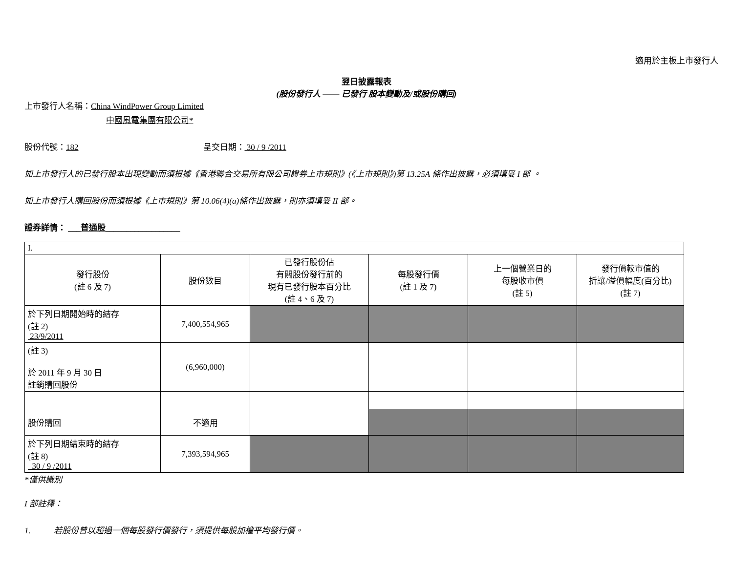適用於主板上市發行人
翌日披露報表
(股份發行人 —— 已發行 股本變動及/或股份購回)
上市發行人名稱：China WindPower Group Limited
中國風電集團有限公司*
股份代號：182 呈交日期： 30 / 9 /2011
如上市發行人的已發行股本出現變動而須根據《香港聯合交易所有限公司證券上市規則》(《上市規則》)第 13.25A 條作出披露，必須填妥 I 部 。
如上市發行人購回股份而須根據《上市規則》第 10.06(4)(a)條作出披露，則亦須填妥 II 部。
證券詳情： ___普通股__________________
| I. | | | | | |
| 發行股份 (註 6 及 7) | 股份數目 | 已發行股份佔 有關股份發行前的 現有已發行股本百分比 (註 4、6 及 7) | 每股發行價 (註 1 及 7) | 上一個營業日的 每股收市價 (註 5) | 發行價較市值的 折讓/溢價幅度(百分比) (註 7) |
| 於下列日期開始時的結存 (註 2) 23/9/2011 | 7,400,554,965 | | | | |
| (註 3) 於 2011 年 9 月 30 日 註銷購回股份 | (6,960,000) | | | | |
| 股份購回 | 不適用 | | | | |
| 於下列日期結束時的結存 (註 8) 30 / 9 /2011 | 7,393,594,965 | | | | |
*僅供識別
I 部註釋：
1. 若股份曾以超過一個每股發行價發行，須提供每股加權平均發行價。